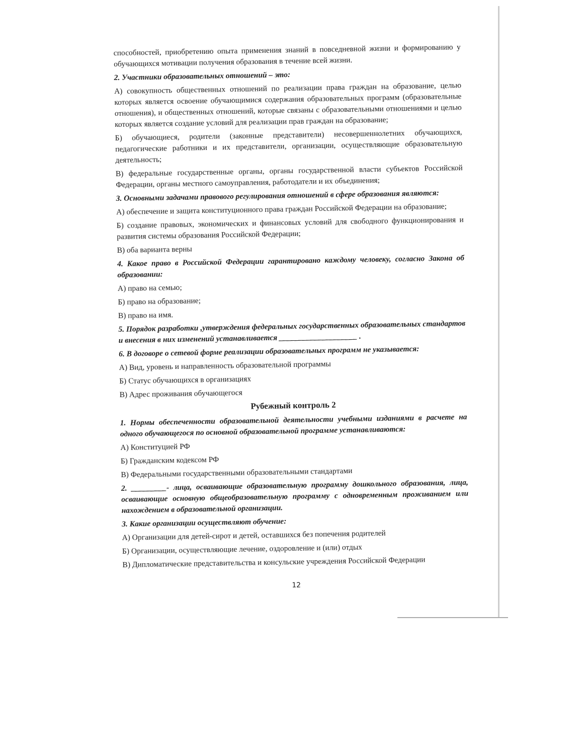способностей, приобретению опыта применения знаний в повседневной жизни и формированию у обучающихся мотивации получения образования в течение всей жизни.
2. Участники образовательных отношений – это:
А) совокупность общественных отношений по реализации права граждан на образование, целью которых является освоение обучающимися содержания образовательных программ (образовательные отношения), и общественных отношений, которые связаны с образовательными отношениями и целью которых является создание условий для реализации прав граждан на образование;
Б) обучающиеся, родители (законные представители) несовершеннолетних обучающихся, педагогические работники и их представители, организации, осуществляющие образовательную деятельность;
В) федеральные государственные органы, органы государственной власти субъектов Российской Федерации, органы местного самоуправления, работодатели и их объединения;
3. Основными задачами правового регулирования отношений в сфере образования являются:
А) обеспечение и защита конституционного права граждан Российской Федерации на образование;
Б) создание правовых, экономических и финансовых условий для свободного функционирования и развития системы образования Российской Федерации;
В) оба варианта верны
4. Какое право в Российской Федерации гарантировано каждому человеку, согласно Закона об образовании:
А) право на семью;
Б) право на образование;
В) право на имя.
5. Порядок разработки ,утверждения федеральных государственных образовательных стандартов и внесения в них изменений устанавливается ____________________ .
6. В договоре о сетевой форме реализации образовательных программ не указывается:
А) Вид, уровень и направленность образовательной программы
Б) Статус обучающихся в организациях
В) Адрес проживания обучающегося
Рубежный контроль 2
1. Нормы обеспеченности образовательной деятельности учебными изданиями в расчете на одного обучающегося по основной образовательной программе устанавливаются:
А) Конституцией РФ
Б) Гражданским кодексом РФ
В) Федеральными государственными образовательными стандартами
2. _________- лица, осваивающие образовательную программу дошкольного образования, лица, осваивающие основную общеобразовательную программу с одновременным проживанием или нахождением в образовательной организации.
3. Какие организации осуществляют обучение:
А) Организации для детей-сирот и детей, оставшихся без попечения родителей
Б) Организации, осуществляющие лечение, оздоровление и (или) отдых
В) Дипломатические представительства и консульские учреждения Российской Федерации
12